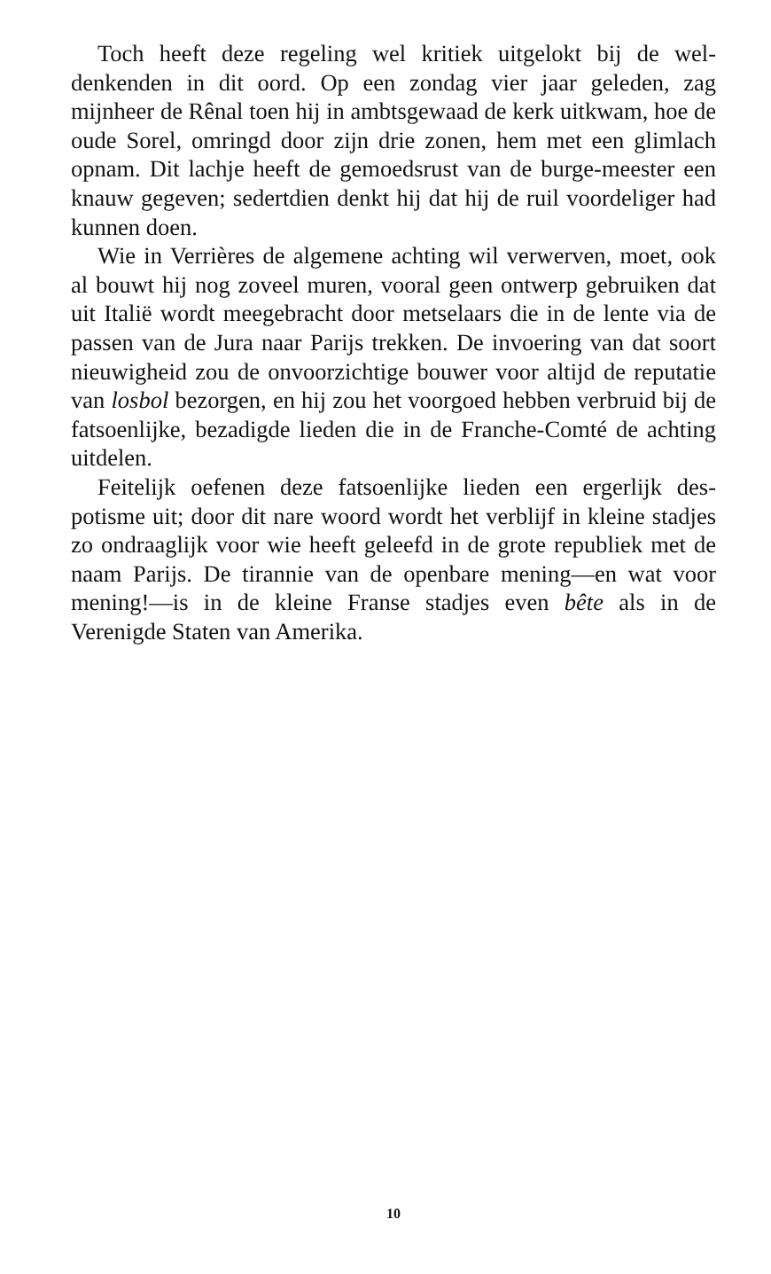Toch heeft deze regeling wel kritiek uitgelokt bij de wel-denkenden in dit oord. Op een zondag vier jaar geleden, zag mijnheer de Rênal toen hij in ambtsgewaad de kerk uitkwam, hoe de oude Sorel, omringd door zijn drie zonen, hem met een glimlach opnam. Dit lachje heeft de gemoedsrust van de burge-meester een knauw gegeven; sedertdien denkt hij dat hij de ruil voordeliger had kunnen doen.
Wie in Verrières de algemene achting wil verwerven, moet, ook al bouwt hij nog zoveel muren, vooral geen ontwerp gebruiken dat uit Italië wordt meegebracht door metselaars die in de lente via de passen van de Jura naar Parijs trekken. De invoering van dat soort nieuwigheid zou de onvoorzichtige bouwer voor altijd de reputatie van losbol bezorgen, en hij zou het voorgoed hebben verbruid bij de fatsoenlijke, bezadigde lieden die in de Franche-Comté de achting uitdelen.
Feitelijk oefenen deze fatsoenlijke lieden een ergerlijk des-potisme uit; door dit nare woord wordt het verblijf in kleine stadjes zo ondraaglijk voor wie heeft geleefd in de grote republiek met de naam Parijs. De tirannie van de openbare mening—en wat voor mening!—is in de kleine Franse stadjes even bête als in de Verenigde Staten van Amerika.
10